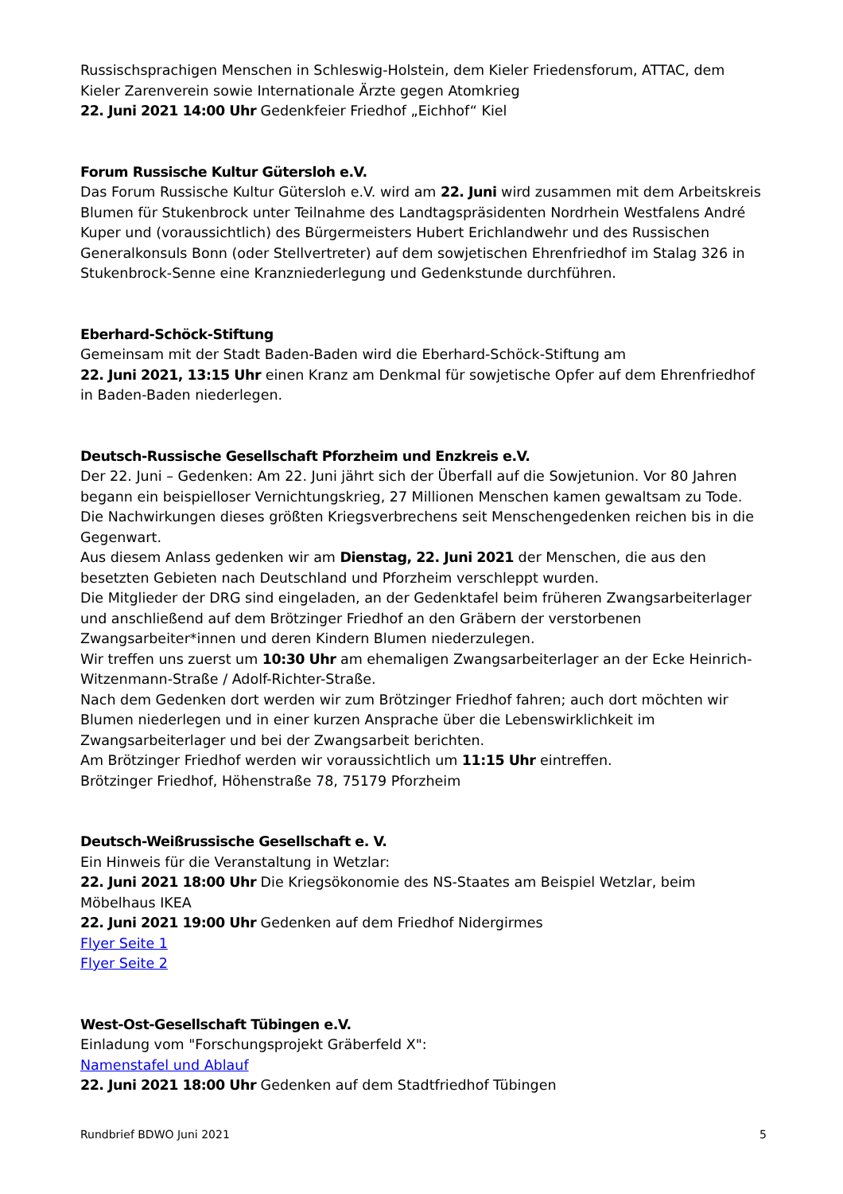Russischsprachigen Menschen in Schleswig-Holstein, dem Kieler Friedensforum, ATTAC, dem Kieler Zarenverein sowie Internationale Ärzte gegen Atomkrieg
22. Juni 2021 14:00 Uhr Gedenkfeier Friedhof „Eichhof“ Kiel
Forum Russische Kultur Gütersloh e.V.
Das Forum Russische Kultur Gütersloh e.V. wird am 22. Juni wird zusammen mit dem Arbeitskreis Blumen für Stukenbrock unter Teilnahme des Landtagspräsidenten Nordrhein Westfalens André Kuper und (voraussichtlich) des Bürgermeisters Hubert Erichlandwehr und des Russischen Generalkonsuls Bonn (oder Stellvertreter) auf dem sowjetischen Ehrenfriedhof im Stalag 326 in Stukenbrock-Senne eine Kranzniederlegung und Gedenkstunde durchführen.
Eberhard-Schöck-Stiftung
Gemeinsam mit der Stadt Baden-Baden wird die Eberhard-Schöck-Stiftung am
22. Juni 2021, 13:15 Uhr einen Kranz am Denkmal für sowjetische Opfer auf dem Ehrenfriedhof in Baden-Baden niederlegen.
Deutsch-Russische Gesellschaft Pforzheim und Enzkreis e.V.
Der 22. Juni – Gedenken: Am 22. Juni jährt sich der Überfall auf die Sowjetunion. Vor 80 Jahren begann ein beispielloser Vernichtungskrieg, 27 Millionen Menschen kamen gewaltsam zu Tode. Die Nachwirkungen dieses größten Kriegsverbrechens seit Menschengedenken reichen bis in die Gegenwart.
Aus diesem Anlass gedenken wir am Dienstag, 22. Juni 2021 der Menschen, die aus den besetzten Gebieten nach Deutschland und Pforzheim verschleppt wurden.
Die Mitglieder der DRG sind eingeladen, an der Gedenktafel beim früheren Zwangsarbeiterlager und anschließend auf dem Brötzinger Friedhof an den Gräbern der verstorbenen Zwangsarbeiter*innen und deren Kindern Blumen niederzulegen.
Wir treffen uns zuerst um 10:30 Uhr am ehemaligen Zwangsarbeiterlager an der Ecke Heinrich-Witzenmann-Straße / Adolf-Richter-Straße.
Nach dem Gedenken dort werden wir zum Brötzinger Friedhof fahren; auch dort möchten wir Blumen niederlegen und in einer kurzen Ansprache über die Lebenswirklichkeit im Zwangsarbeiterlager und bei der Zwangsarbeit berichten.
Am Brötzinger Friedhof werden wir voraussichtlich um 11:15 Uhr eintreffen.
Brötzinger Friedhof, Höhenstraße 78, 75179 Pforzheim
Deutsch-Weißrussische Gesellschaft e. V.
Ein Hinweis für die Veranstaltung in Wetzlar:
22. Juni 2021 18:00 Uhr Die Kriegsökonomie des NS-Staates am Beispiel Wetzlar, beim Möbelhaus IKEA
22. Juni 2021 19:00 Uhr Gedenken auf dem Friedhof Nidergirmes
Flyer Seite 1
Flyer Seite 2
West-Ost-Gesellschaft Tübingen e.V.
Einladung vom "Forschungsprojekt Gräberfeld X":
Namenstafel und Ablauf
22. Juni 2021 18:00 Uhr Gedenken auf dem Stadtfriedhof Tübingen
Rundbrief BDWO Juni 2021 5